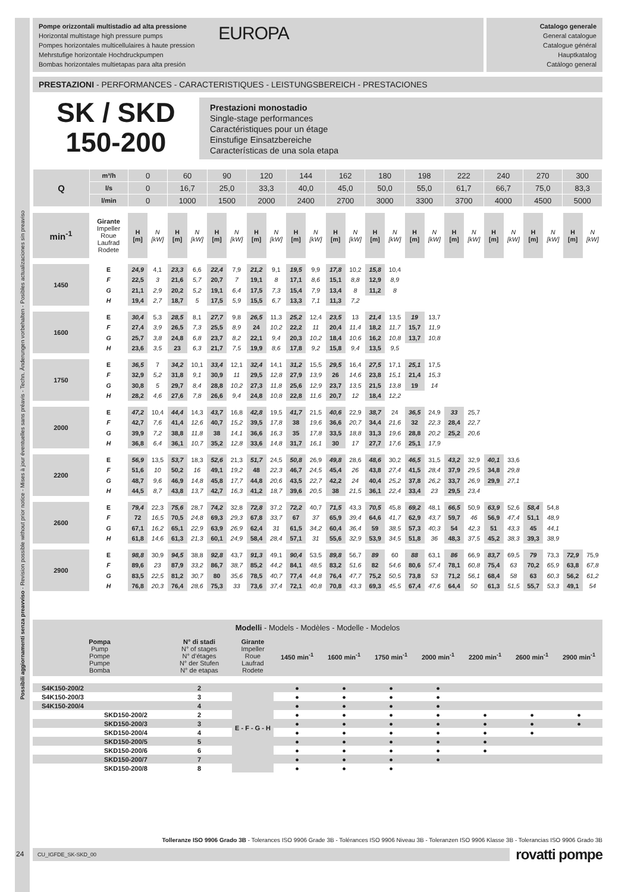Possibili aggiornamenti senza preavviso - Revision possible without prior notice - Mises à jour éventuelles sans préavis - Techn. Änderungen vorbehalten - Posibles actualizaciones sin preaviso
Pompe orizzontali multistadio ad alta pressione
Horizontal multistage high pressure pumps
Pompes horizontales multicellulaires à haute pression
Mehrstufige horizontale Hochdruckpumpen
Bombas horizontales multietapas para alta presión
EUROPA
Catalogo generale
General catalogue
Catalogue général
Hauptkatalog
Catálogo general
PRESTAZIONI - PERFORMANCES - CARACTERISTIQUES - LEISTUNGSBEREICH - PRESTACIONES
SK / SKD
150-200
Prestazioni monostadio
Single-stage performances
Caractéristiques pour un étage
Einstufige Einsatzbereiche
Características de una sola etapa
| Q | m³/h | 0 | 60 | 90 | 120 | 144 | 162 | 180 | 198 | 222 | 240 | 270 | 300 |
| | l/s | 0 | 16,7 | 25,0 | 33,3 | 40,0 | 45,0 | 50,0 | 55,0 | 61,7 | 66,7 | 75,0 | 83,3 |
| | l/min | 0 | 1000 | 1500 | 2000 | 2400 | 2700 | 3000 | 3300 | 3700 | 4000 | 4500 | 5000 |
| min<sup>-1</sup> | Girante Impeller Roue Laufrad Rodete | H [m] | N [kW] | H [m] | N [kW] | H [m] | N [kW] | H [m] | N [kW] | H [m] | N [kW] | H [m] | N [kW] | H [m] | N [kW] | H [m] | N [kW] | H [m] | N [kW] | H [m] | N [kW] | H [m] | N [kW] | H [m] | N [kW] |
| 1450 | E | 24,9 | 4,1 | 23,3 | 6,6 | 22,4 | 7,9 | 21,2 | 9,1 | 19,5 | 9,9 | 17,8 | 10,2 | 15,8 | 10,4 | | | | | | | | | | |
| | F | 22,5 | 3 | 21,6 | 5,7 | 20,7 | 7 | 19,1 | 8 | 17,1 | 8,6 | 15,1 | 8,8 | 12,9 | 8,9 | | | | | | | | | | |
| | G | 21,1 | 2,9 | 20,2 | 5,2 | 19,1 | 6,4 | 17,5 | 7,3 | 15,4 | 7,9 | 13,4 | 8 | 11,2 | 8 | | | | | | | | | | |
| | H | 19,4 | 2,7 | 18,7 | 5 | 17,5 | 5,9 | 15,5 | 6,7 | 13,3 | 7,1 | 11,3 | 7,2 | | | | | | | | | | | | |
| 1600 | E | 30,4 | 5,3 | 28,5 | 8,1 | 27,7 | 9,8 | 26,5 | 11,3 | 25,2 | 12,4 | 23,5 | 13 | 21,4 | 13,5 | 19 | 13,7 | | | | | | | | |
| | F | 27,4 | 3,9 | 26,5 | 7,3 | 25,5 | 8,9 | 24 | 10,2 | 22,2 | 11 | 20,4 | 11,4 | 18,2 | 11,7 | 15,7 | 11,9 | | | | | | | | |
| | G | 25,7 | 3,8 | 24,8 | 6,8 | 23,7 | 8,2 | 22,1 | 9,4 | 20,3 | 10,2 | 18,4 | 10,6 | 16,2 | 10,8 | 13,7 | 10,8 | | | | | | | | |
| | H | 23,6 | 3,5 | 23 | 6,3 | 21,7 | 7,5 | 19,9 | 8,6 | 17,8 | 9,2 | 15,8 | 9,4 | 13,5 | 9,5 | | | | | | | | | | |
| 1750 | E | 36,5 | 7 | 34,2 | 10,1 | 33,4 | 12,1 | 32,4 | 14,1 | 31,2 | 15,5 | 29,5 | 16,4 | 27,5 | 17,1 | 25,1 | 17,5 | | | | | | | | |
| | F | 32,9 | 5,2 | 31,8 | 9,1 | 30,9 | 11 | 29,5 | 12,8 | 27,9 | 13,9 | 26 | 14,6 | 23,8 | 15,1 | 21,4 | 15,3 | | | | | | | | |
| | G | 30,8 | 5 | 29,7 | 8,4 | 28,8 | 10,2 | 27,3 | 11,8 | 25,6 | 12,9 | 23,7 | 13,5 | 21,5 | 13,8 | 19 | 14 | | | | | | | | |
| | H | 28,2 | 4,6 | 27,6 | 7,8 | 26,6 | 9,4 | 24,8 | 10,8 | 22,8 | 11,6 | 20,7 | 12 | 18,4 | 12,2 | | | | | | | | | | |
| 2000 | E | 47,2 | 10,4 | 44,4 | 14,3 | 43,7 | 16,8 | 42,8 | 19,5 | 41,7 | 21,5 | 40,6 | 22,9 | 38,7 | 24 | 36,5 | 24,9 | 33 | 25,7 | | | | | | |
| | F | 42,7 | 7,6 | 41,4 | 12,6 | 40,7 | 15,2 | 39,5 | 17,8 | 38 | 19,6 | 36,6 | 20,7 | 34,4 | 21,6 | 32 | 22,3 | 28,4 | 22,7 | | | | | | |
| | G | 39,9 | 7,2 | 38,8 | 11,8 | 38 | 14,1 | 36,6 | 16,3 | 35 | 17,8 | 33,5 | 18,8 | 31,3 | 19,6 | 28,8 | 20,2 | 25,2 | 20,6 | | | | | | |
| | H | 36,8 | 6,4 | 36,1 | 10,7 | 35,2 | 12,8 | 33,6 | 14,8 | 31,7 | 16,1 | 30 | 17 | 27,7 | 17,6 | 25,1 | 17,9 | | | | | | | | |
| 2200 | E | 56,9 | 13,5 | 53,7 | 18,3 | 52,6 | 21,3 | 51,7 | 24,5 | 50,8 | 26,9 | 49,8 | 28,6 | 48,6 | 30,2 | 46,5 | 31,5 | 43,2 | 32,9 | 40,1 | 33,6 | | | | |
| | F | 51,6 | 10 | 50,2 | 16 | 49,1 | 19,2 | 48 | 22,3 | 46,7 | 24,5 | 45,4 | 26 | 43,8 | 27,4 | 41,5 | 28,4 | 37,9 | 29,5 | 34,8 | 29,8 | | | | |
| | G | 48,7 | 9,6 | 46,9 | 14,8 | 45,8 | 17,7 | 44,8 | 20,6 | 43,5 | 22,7 | 42,2 | 24 | 40,4 | 25,2 | 37,8 | 26,2 | 33,7 | 26,9 | 29,9 | 27,1 | | | | |
| | H | 44,5 | 8,7 | 43,8 | 13,7 | 42,7 | 16,3 | 41,2 | 18,7 | 39,6 | 20,5 | 38 | 21,5 | 36,1 | 22,4 | 33,4 | 23 | 29,5 | 23,4 | | | | | | |
| 2600 | E | 79,4 | 22,3 | 75,6 | 28,7 | 74,2 | 32,8 | 72,8 | 37,2 | 72,2 | 40,7 | 71,5 | 43,3 | 70,5 | 45,8 | 69,2 | 48,1 | 66,5 | 50,9 | 63,9 | 52,6 | 58,4 | 54,8 | | |
| | F | 72 | 16,5 | 70,5 | 24,8 | 69,3 | 29,3 | 67,8 | 33,7 | 67 | 37 | 65,9 | 39,4 | 64,6 | 41,7 | 62,9 | 43,7 | 59,7 | 46 | 56,9 | 47,4 | 51,1 | 48,9 | | |
| | G | 67,1 | 16,2 | 65,1 | 22,9 | 63,9 | 26,9 | 62,4 | 31 | 61,5 | 34,2 | 60,4 | 36,4 | 59 | 38,5 | 57,3 | 40,3 | 54 | 42,3 | 51 | 43,3 | 45 | 44,1 | | |
| | H | 61,8 | 14,6 | 61,3 | 21,3 | 60,1 | 24,9 | 58,4 | 28,4 | 57,1 | 31 | 55,6 | 32,9 | 53,9 | 34,5 | 51,8 | 36 | 48,3 | 37,5 | 45,2 | 38,3 | 39,3 | 38,9 | | |
| 2900 | E | 98,8 | 30,9 | 94,5 | 38,8 | 92,8 | 43,7 | 91,3 | 49,1 | 90,4 | 53,5 | 89,8 | 56,7 | 89 | 60 | 88 | 63,1 | 86 | 66,9 | 83,7 | 69,5 | 79 | 73,3 | 72,9 | 75,9 |
| | F | 89,6 | 23 | 87,9 | 33,2 | 86,7 | 38,7 | 85,2 | 44,2 | 84,1 | 48,5 | 83,2 | 51,6 | 82 | 54,6 | 80,6 | 57,4 | 78,1 | 60,8 | 75,4 | 63 | 70,2 | 65,9 | 63,8 | 67,8 |
| | G | 83,5 | 22,5 | 81,2 | 30,7 | 80 | 35,6 | 78,5 | 40,7 | 77,4 | 44,8 | 76,4 | 47,7 | 75,2 | 50,5 | 73,8 | 53 | 71,2 | 56,1 | 68,4 | 58 | 63 | 60,3 | 56,2 | 61,2 |
| | H | 76,8 | 20,3 | 76,4 | 28,6 | 75,3 | 33 | 73,6 | 37,4 | 72,1 | 40,8 | 70,8 | 43,3 | 69,3 | 45,5 | 67,4 | 47,6 | 64,4 | 50 | 61,3 | 51,5 | 55,7 | 53,3 | 49,1 | 54 |
| Modelli - Models - Modèles - Modelle - Modelos | | | | | | | | | |
| --- | --- | --- | --- | --- | --- | --- | --- | --- | --- |
| Pompa Pump Pompe Pumpe Bomba | N° di stadi N° of stages N° d’étages N° der Stufen N° de etapas | Girante Impeller Roue Laufrad Rodete | 1450 min<sup>-1</sup> | 1600 min<sup>-1</sup> | 1750 min<sup>-1</sup> | 2000 min<sup>-1</sup> | 2200 min<sup>-1</sup> | 2600 min<sup>-1</sup> | 2900 min<sup>-1</sup> |
| S4K150-200/2 | 2 | E - F - G - H | ● | ● | ● | ● | | | |
| S4K150-200/3 | 3 | | ● | ● | ● | ● | | | |
| S4K150-200/4 | 4 | | ● | ● | ● | ● | | | |
| SKD150-200/2 | 2 | | ● | ● | ● | ● | ● | ● | ● |
| SKD150-200/3 | 3 | | ● | ● | ● | ● | ● | ● | ● |
| SKD150-200/4 | 4 | | ● | ● | ● | ● | ● | ● | |
| SKD150-200/5 | 5 | | ● | ● | ● | ● | ● | | |
| SKD150-200/6 | 6 | | ● | ● | ● | ● | ● | | |
| SKD150-200/7 | 7 | | ● | ● | ● | ● | | | |
| SKD150-200/8 | 8 | | ● | ● | ● | | | | |
Tolleranze ISO 9906 Grado 3B - Tolerances ISO 9906 Grade 3B - Tolérances ISO 9906 Niveau 3B - Toleranzen ISO 9906 Klasse 3B - Tolerancias ISO 9906 Grado 3B
CU_IGFDE_SK-SKD_00
rovatti pompe
24